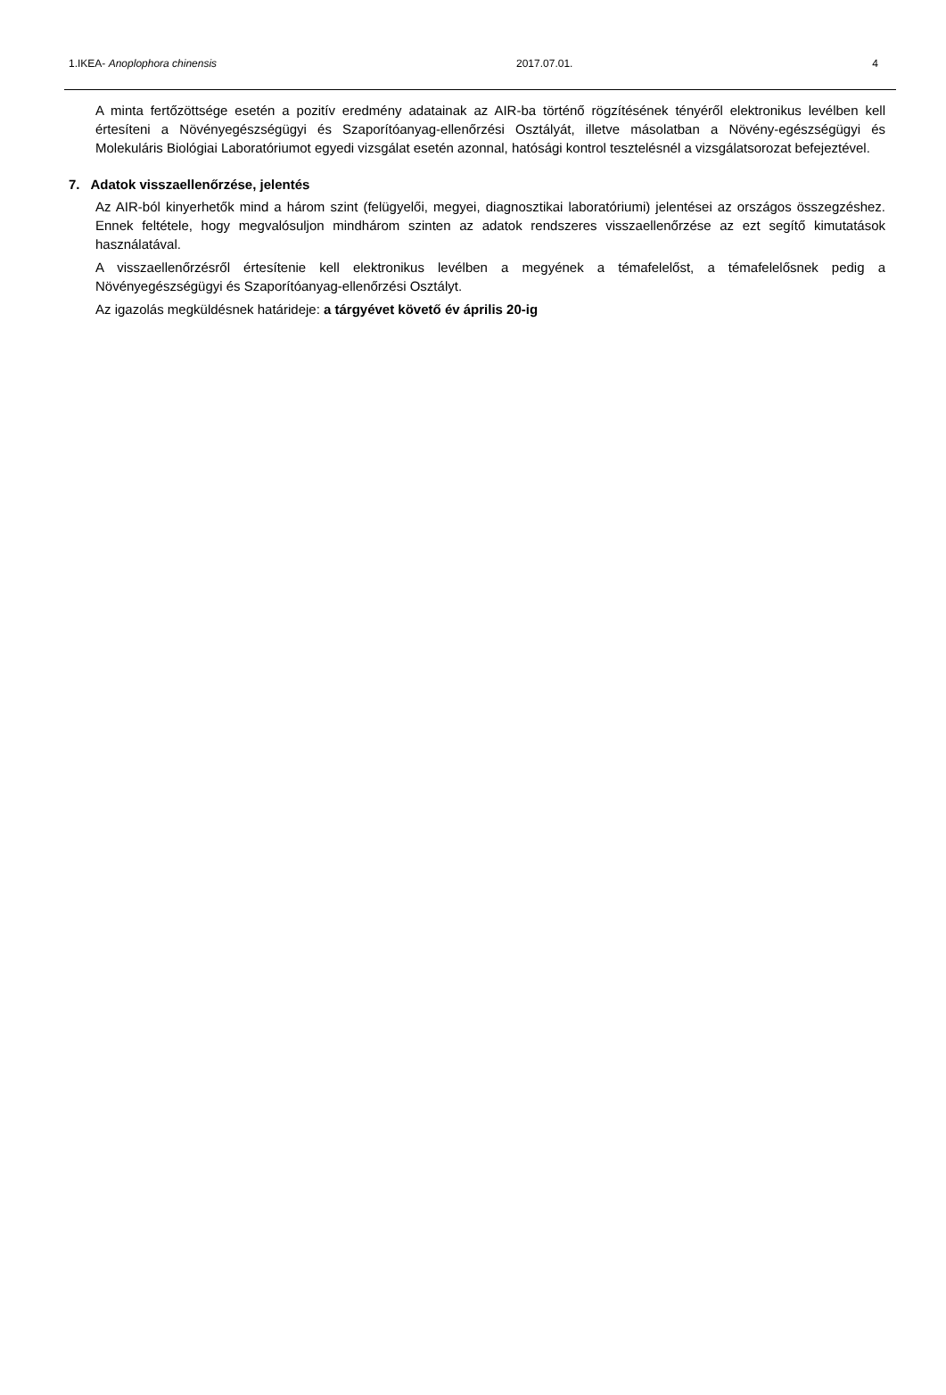1.IKEA- Anoplophora chinensis 2017.07.01. 4
A minta fertőzöttsége esetén a pozitív eredmény adatainak az AIR-ba történő rögzítésének tényéről elektronikus levélben kell értesíteni a Növényegészségügyi és Szaporítóanyag-ellenőrzési Osztályát, illetve másolatban a Növény-egészségügyi és Molekuláris Biológiai Laboratóriumot egyedi vizsgálat esetén azonnal, hatósági kontrol tesztelésnél a vizsgálatsorozat befejeztével.
7. Adatok visszaellenőrzése, jelentés
Az AIR-ból kinyerhetők mind a három szint (felügyelői, megyei, diagnosztikai laboratóriumi) jelentései az országos összegzéshez. Ennek feltétele, hogy megvalósuljon mindhárom szinten az adatok rendszeres visszaellenőrzése az ezt segítő kimutatások használatával.
A visszaellenőrzésről értesítenie kell elektronikus levélben a megyének a témafelelőst, a témafelelősnek pedig a Növényegészségügyi és Szaporítóanyag-ellenőrzési Osztályt.
Az igazolás megküldésnek határideje: a tárgyévet követő év április 20-ig